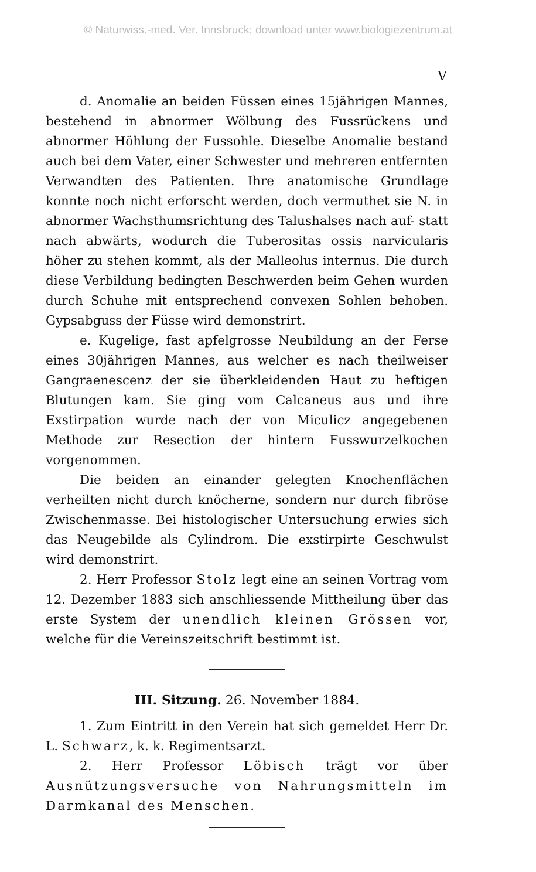© Naturwiss.-med. Ver. Innsbruck; download unter www.biologiezentrum.at
V
d. Anomalie an beiden Füssen eines 15jährigen Mannes, bestehend in abnormer Wölbung des Fussrückens und abnormer Höhlung der Fussohle. Dieselbe Anomalie bestand auch bei dem Vater, einer Schwester und mehreren entfernten Verwandten des Patienten. Ihre anatomische Grundlage konnte noch nicht erforscht werden, doch vermuthet sie N. in abnormer Wachsthumsrichtung des Talushalses nach auf- statt nach abwärts, wodurch die Tuberositas ossis narvicularis höher zu stehen kommt, als der Malleolus internus. Die durch diese Verbildung bedingten Beschwerden beim Gehen wurden durch Schuhe mit entsprechend convexen Sohlen behoben. Gypsabguss der Füsse wird demonstrirt.
e. Kugelige, fast apfelgrosse Neubildung an der Ferse eines 30jährigen Mannes, aus welcher es nach theilweiser Gangraenescenz der sie überkleidenden Haut zu heftigen Blutungen kam. Sie ging vom Calcaneus aus und ihre Exstirpation wurde nach der von Miculicz angegebenen Methode zur Resection der hintern Fusswurzelkochen vorgenommen.
Die beiden an einander gelegten Knochenflächen verheilten nicht durch knöcherne, sondern nur durch fibröse Zwischenmasse. Bei histologischer Untersuchung erwies sich das Neugebilde als Cylindrom. Die exstirpirte Geschwulst wird demonstrirt.
2. Herr Professor Stolz legt eine an seinen Vortrag vom 12. Dezember 1883 sich anschliessende Mittheilung über das erste System der unendlich kleinen Grössen vor, welche für die Vereinszeitschrift bestimmt ist.
III. Sitzung. 26. November 1884.
1. Zum Eintritt in den Verein hat sich gemeldet Herr Dr. L. Schwarz, k. k. Regimentsarzt.
2. Herr Professor Löbisch trägt vor über Ausnützungsversuche von Nahrungsmitteln im Darmkanal des Menschen.